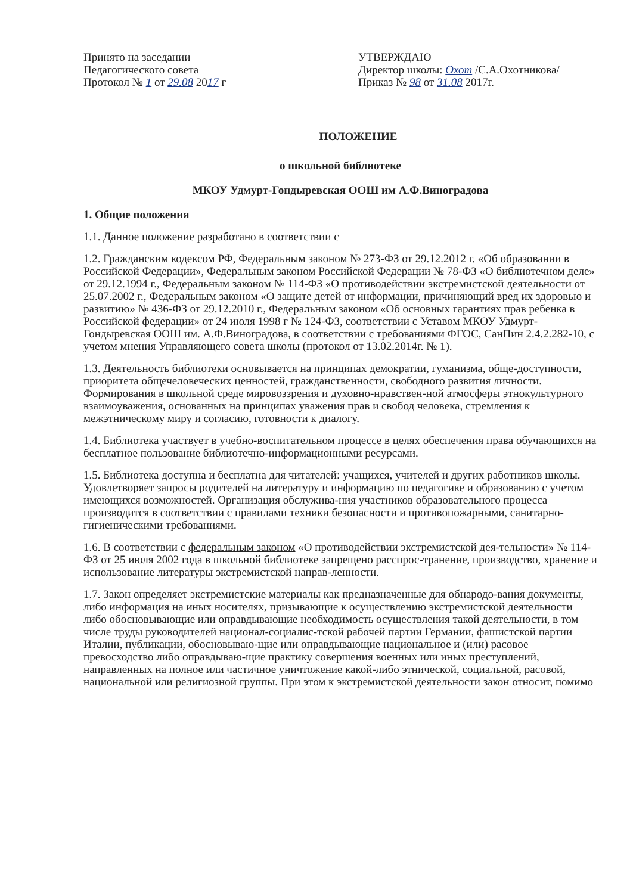Принято на заседании
Педагогического совета
Протокол № 1 от 29.08 2017 г
УТВЕРЖДАЮ
Директор школы: Охот /С.А.Охотникова/
Приказ № 98 от 31.08 2017г.
ПОЛОЖЕНИЕ
о школьной библиотеке
МКОУ Удмурт-Гондыревская ООШ им А.Ф.Виноградова
1. Общие положения
1.1. Данное положение разработано в соответствии с
1.2. Гражданским кодексом РФ, Федеральным законом № 273-ФЗ от 29.12.2012 г. «Об образовании в Российской Федерации», Федеральным законом Российской Федерации № 78-ФЗ «О библиотечном деле» от 29.12.1994 г., Федеральным законом № 114-ФЗ «О противодействии экстремистской деятельности от 25.07.2002 г., Федеральным законом «О защите детей от информации, причиняющий вред их здоровью и развитию» № 436-ФЗ от 29.12.2010 г., Федеральным законом «Об основных гарантиях прав ребенка в Российской федерации» от 24 июля 1998 г № 124-ФЗ, соответствии с Уставом МКОУ Удмурт-Гондыревская ООШ им. А.Ф.Виноградова, в соответствии с требованиями ФГОС, СанПин 2.4.2.282-10, с учетом мнения Управляющего совета школы (протокол от 13.02.2014г. № 1).
1.3. Деятельность библиотеки основывается на принципах демократии, гуманизма, обще-доступности, приоритета общечеловеческих ценностей, гражданственности, свободного развития личности. Формирования в школьной среде мировоззрения и духовно-нравствен-ной атмосферы этнокультурного взаимоуважения, основанных на принципах уважения прав и свобод человека, стремления к межэтническому миру и согласию, готовности к диалогу.
1.4. Библиотека участвует в учебно-воспитательном процессе в целях обеспечения права обучающихся на бесплатное пользование библиотечно-информационными ресурсами.
1.5. Библиотека доступна и бесплатна для читателей: учащихся, учителей и других работников школы. Удовлетворяет запросы родителей на литературу и информацию по педагогике и образованию с учетом имеющихся возможностей. Организация обслужива-ния участников образовательного процесса производится в соответствии с правилами техники безопасности и противопожарными, санитарно-гигиеническими требованиями.
1.6. В соответствии с федеральным законом «О противодействии экстремистской дея-тельности» № 114-ФЗ от 25 июля 2002 года в школьной библиотеке запрещено расспрос-транение, производство, хранение и использование литературы экстремистской направ-ленности.
1.7. Закон определяет экстремистские материалы как предназначенные для обнародо-вания документы, либо информация на иных носителях, призывающие к осуществлению экстремистской деятельности либо обосновывающие или оправдывающие необходимость осуществления такой деятельности, в том числе труды руководителей национал-социалис-тской рабочей партии Германии, фашистской партии Италии, публикации, обосновываю-щие или оправдывающие национальное и (или) расовое превосходство либо оправдываю-щие практику совершения военных или иных преступлений, направленных на полное или частичное уничтожение какой-либо этнической, социальной, расовой, национальной или религиозной группы. При этом к экстремистской деятельности закон относит, помимо